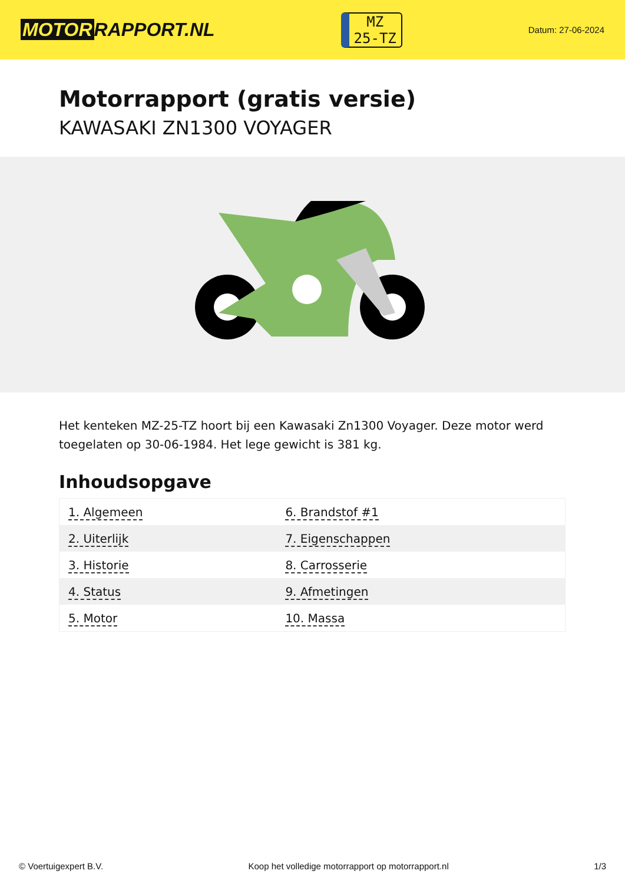MOTOR RAPPORT.NL
MZ
25-TZ
Datum: 27-06-2024
Motorrapport (gratis versie)
KAWASAKI ZN1300 VOYAGER
Het kenteken MZ-25-TZ hoort bij een Kawasaki Zn1300 Voyager. Deze motor werd toegelaten op 30-06-1984. Het lege gewicht is 381 kg.
Inhoudsopgave
| 1. Algemeen | 6. Brandstof #1 |
| 2. Uiterlijk | 7. Eigenschappen |
| 3. Historie | 8. Carrosserie |
| 4. Status | 9. Afmetingen |
| 5. Motor | 10. Massa |
© Voertuigexpert B.V. Koop het volledige motorrapport op motorrapport.nl 1/3